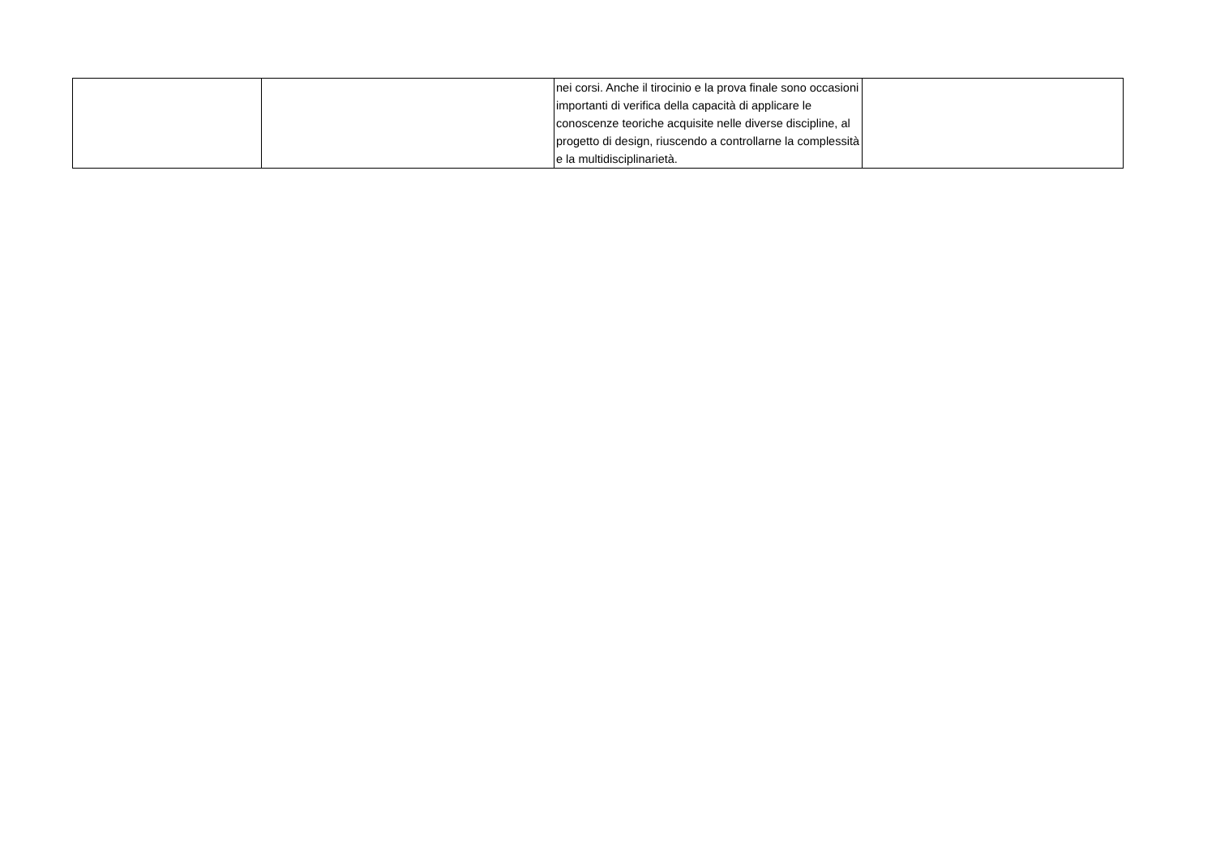| | | nei corsi. Anche il tirocinio e la prova finale sono occasioni importanti di verifica della capacità di applicare le conoscenze teoriche acquisite nelle diverse discipline, al progetto di design, riuscendo a controllarne la complessità e la multidisciplinarietà. | |